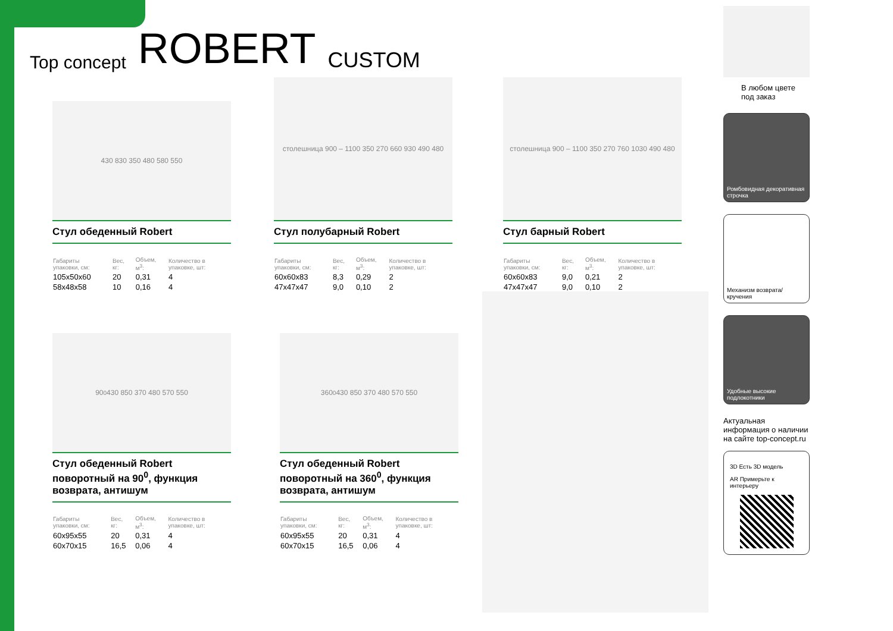Top concept ROBERT CUSTOM
430 830 350 480 580 550
Стул обеденный Robert
| Габариты упаковки, см: | Вес, кг: | Объем, м<sup>3</sup>: | Количество в упаковке, шт: |
| --- | --- | --- | --- |
| 105x50x60 | 20 | 0,31 | 4 |
| 58x48x58 | 10 | 0,16 | 4 |
столешница 900 – 1100 350 270 660 930 490 480
Стул полубарный Robert
| Габариты упаковки, см: | Вес, кг: | Объем, м<sup>3</sup>: | Количество в упаковке, шт: |
| --- | --- | --- | --- |
| 60x60x83 | 8,3 | 0,29 | 2 |
| 47x47x47 | 9,0 | 0,10 | 2 |
столешница 900 – 1100 350 270 760 1030 490 480
Стул барный Robert
| Габариты упаковки, см: | Вес, кг: | Объем, м<sup>3</sup>: | Количество в упаковке, шт: |
| --- | --- | --- | --- |
| 60x60x83 | 9,0 | 0,21 | 2 |
| 47x47x47 | 9,0 | 0,10 | 2 |
90<sup>0</sup> 430 850 370 480 570 550
Стул обеденный Robert поворотный на 90<sup>0</sup>, функция возврата, антишум
| Габариты упаковки, см: | Вес, кг: | Объем, м<sup>3</sup>: | Количество в упаковке, шт: |
| --- | --- | --- | --- |
| 60x95x55 | 20 | 0,31 | 4 |
| 60x70x15 | 16,5 | 0,06 | 4 |
360<sup>0</sup> 430 850 370 480 570 550
Стул обеденный Robert поворотный на 360<sup>0</sup>, функция возврата, антишум
| Габариты упаковки, см: | Вес, кг: | Объем, м<sup>3</sup>: | Количество в упаковке, шт: |
| --- | --- | --- | --- |
| 60x95x55 | 20 | 0,31 | 4 |
| 60x70x15 | 16,5 | 0,06 | 4 |
В любом цвете под заказ
Ромбовидная декоративная строчка
Механизм возврата/кручения
Удобные высокие подлокотники
Актуальная информация о наличии на сайте top-concept.ru
3D Есть 3D модель
AR Примерьте к интерьеру